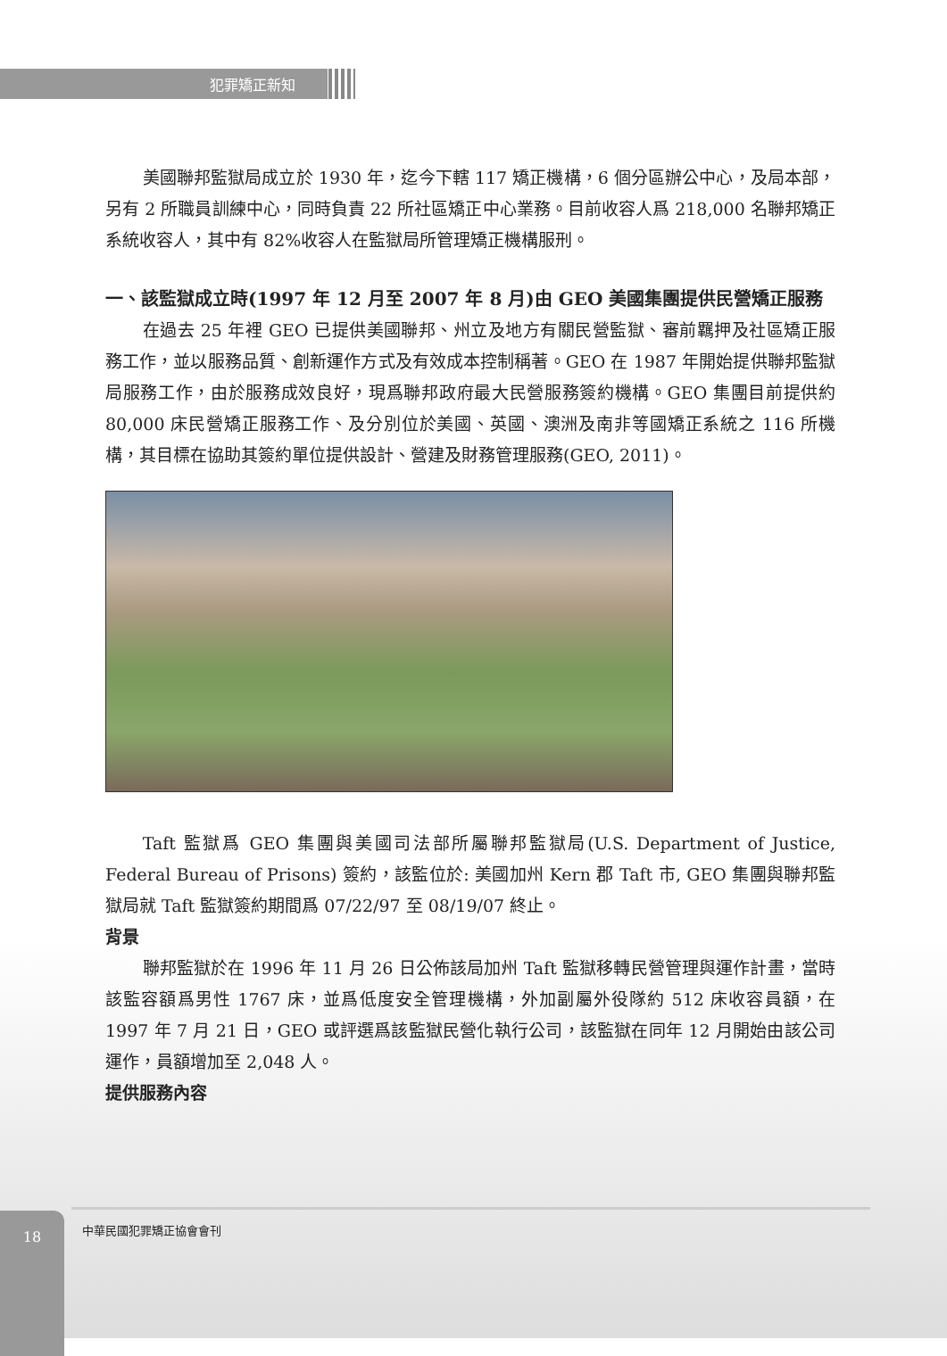犯罪矯正新知
美國聯邦監獄局成立於 1930 年，迄今下轄 117 矯正機構，6 個分區辦公中心，及局本部，另有 2 所職員訓練中心，同時負責 22 所社區矯正中心業務。目前收容人爲 218,000 名聯邦矯正系統收容人，其中有 82%收容人在監獄局所管理矯正機構服刑。
一、該監獄成立時(1997 年 12 月至 2007 年 8 月)由 GEO 美國集團提供民營矯正服務
在過去 25 年裡 GEO 已提供美國聯邦、州立及地方有關民營監獄、審前羈押及社區矯正服務工作，並以服務品質、創新運作方式及有效成本控制稱著。GEO 在 1987 年開始提供聯邦監獄局服務工作，由於服務成效良好，現爲聯邦政府最大民營服務簽約機構。GEO 集團目前提供約 80,000 床民營矯正服務工作、及分別位於美國、英國、澳洲及南非等國矯正系統之 116 所機構，其目標在協助其簽約單位提供設計、營建及財務管理服務(GEO, 2011)。
Taft 監獄爲 GEO 集團與美國司法部所屬聯邦監獄局(U.S. Department of Justice, Federal Bureau of Prisons) 簽約，該監位於: 美國加州 Kern 郡 Taft 市, GEO 集團與聯邦監獄局就 Taft 監獄簽約期間爲 07/22/97 至 08/19/07 終止。
背景
聯邦監獄於在 1996 年 11 月 26 日公佈該局加州 Taft 監獄移轉民營管理與運作計畫，當時該監容額爲男性 1767 床，並爲低度安全管理機構，外加副屬外役隊約 512 床收容員額，在 1997 年 7 月 21 日，GEO 或評選爲該監獄民營化執行公司，該監獄在同年 12 月開始由該公司運作，員額增加至 2,048 人。
提供服務內容
18
中華民國犯罪矯正協會會刊